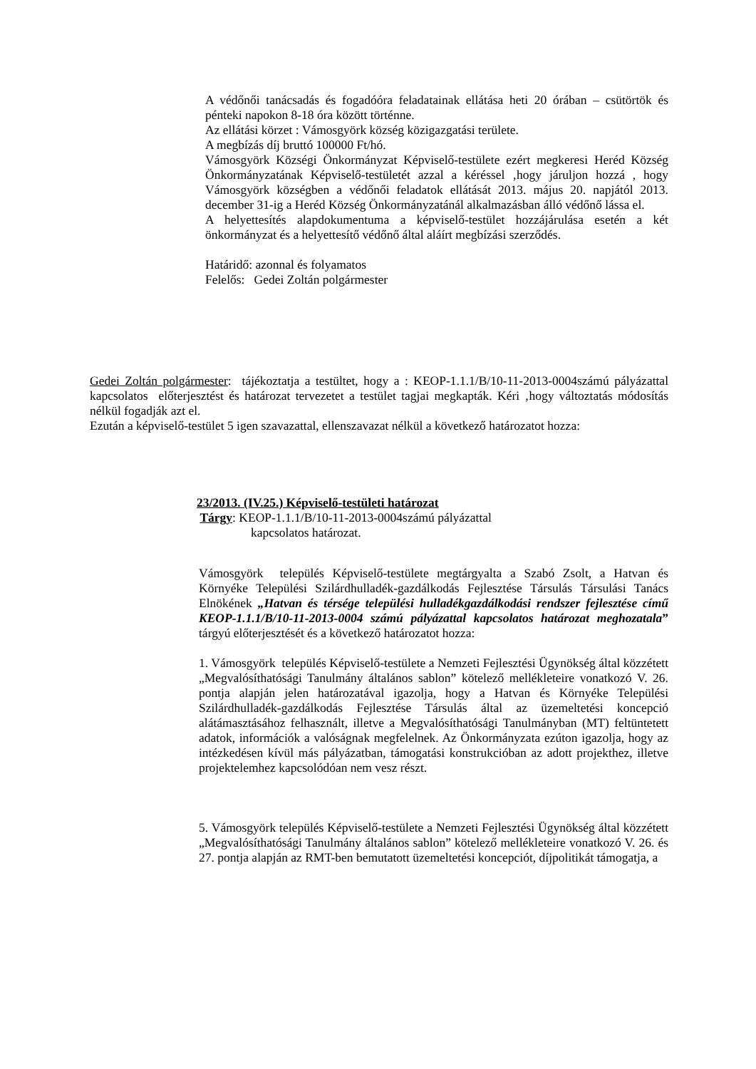A védőnői tanácsadás és fogadóóra feladatainak ellátása heti 20 órában – csütörtök és pénteki napokon 8-18 óra között történne.
Az ellátási körzet : Vámosgyörk község közigazgatási területe.
A megbízás díj bruttó 100000 Ft/hó.
Vámosgyörk Községi Önkormányzat Képviselő-testülete ezért megkeresi Heréd Község Önkormányzatának Képviselő-testületét azzal a kéréssel ‚hogy járuljon hozzá , hogy Vámosgyörk községben a védőnői feladatok ellátását 2013. május 20. napjától 2013. december 31-ig a Heréd Község Önkormányzatánál alkalmazásban álló védőnő lássa el.
A helyettesítés alapdokumentuma a képviselő-testület hozzájárulása esetén a két önkormányzat és a helyettesítő védőnő által aláírt megbízási szerződés.
Határidő: azonnal és folyamatos
Felelős: Gedei Zoltán polgármester
Gedei Zoltán polgármester: tájékoztatja a testültet, hogy a : KEOP-1.1.1/B/10-11-2013-0004számú pályázattal kapcsolatos előterjesztést és határozat tervezetet a testület tagjai megkapták. Kéri ‚hogy változtatás módosítás nélkül fogadják azt el.
Ezután a képviselő-testület 5 igen szavazattal, ellenszavazat nélkül a következő határozatot hozza:
23/2013. (IV.25.) Képviselő-testületi határozat
Tárgy: KEOP-1.1.1/B/10-11-2013-0004számú pályázattal
kapcsolatos határozat.
Vámosgyörk település Képviselő-testülete megtárgyalta a Szabó Zsolt, a Hatvan és Környéke Települési Szilárdhulladék-gazdálkodás Fejlesztése Társulás Társulási Tanács Elnökének „Hatvan és térsége települési hulladékgazdálkodási rendszer fejlesztése című KEOP-1.1.1/B/10-11-2013-0004 számú pályázattal kapcsolatos határozat meghozatala” tárgyú előterjesztését és a következő határozatot hozza:
1. Vámosgyörk település Képviselő-testülete a Nemzeti Fejlesztési Ügynökség által közzétett „Megvalósíthatósági Tanulmány általános sablon” kötelező mellékleteire vonatkozó V. 26. pontja alapján jelen határozatával igazolja, hogy a Hatvan és Környéke Települési Szilárdhulladék-gazdálkodás Fejlesztése Társulás által az üzemeltetési koncepció alátámasztásához felhasznált, illetve a Megvalósíthatósági Tanulmányban (MT) feltüntetett adatok, információk a valóságnak megfelelnek. Az Önkormányzata ezúton igazolja, hogy az intézkedésen kívül más pályázatban, támogatási konstrukcióban az adott projekthez, illetve projektelemhez kapcsolódóan nem vesz részt.
5. Vámosgyörk település Képviselő-testülete a Nemzeti Fejlesztési Ügynökség által közzétett „Megvalósíthatósági Tanulmány általános sablon” kötelező mellékleteire vonatkozó V. 26. és 27. pontja alapján az RMT-ben bemutatott üzemeltetési koncepciót, díjpolitikát támogatja, a